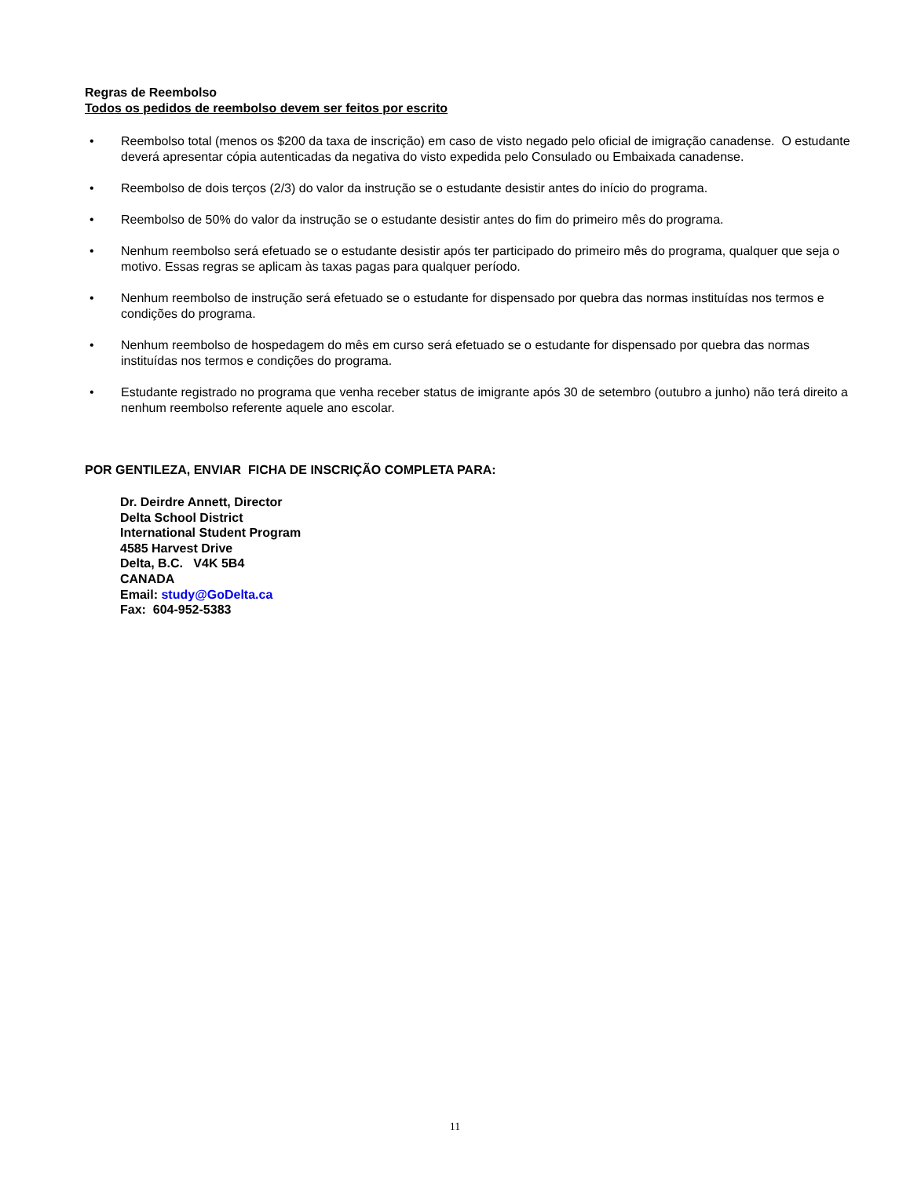Regras de Reembolso
Todos os pedidos de reembolso devem ser feitos por escrito
• Reembolso total (menos os $200 da taxa de inscrição) em caso de visto negado pelo oficial de imigração canadense. O estudante deverá apresentar cópia autenticadas da negativa do visto expedida pelo Consulado ou Embaixada canadense.
• Reembolso de dois terços (2/3) do valor da instrução se o estudante desistir antes do início do programa.
• Reembolso de 50% do valor da instrução se o estudante desistir antes do fim do primeiro mês do programa.
• Nenhum reembolso será efetuado se o estudante desistir após ter participado do primeiro mês do programa, qualquer que seja o motivo. Essas regras se aplicam às taxas pagas para qualquer período.
• Nenhum reembolso de instrução será efetuado se o estudante for dispensado por quebra das normas instituídas nos termos e condições do programa.
• Nenhum reembolso de hospedagem do mês em curso será efetuado se o estudante for dispensado por quebra das normas instituídas nos termos e condições do programa.
• Estudante registrado no programa que venha receber status de imigrante após 30 de setembro (outubro a junho) não terá direito a nenhum reembolso referente aquele ano escolar.
POR GENTILEZA, ENVIAR FICHA DE INSCRIÇÃO COMPLETA PARA:
Dr. Deirdre Annett, Director
Delta School District
International Student Program
4585 Harvest Drive
Delta, B.C. V4K 5B4
CANADA
Email: study@GoDelta.ca
Fax: 604-952-5383
11